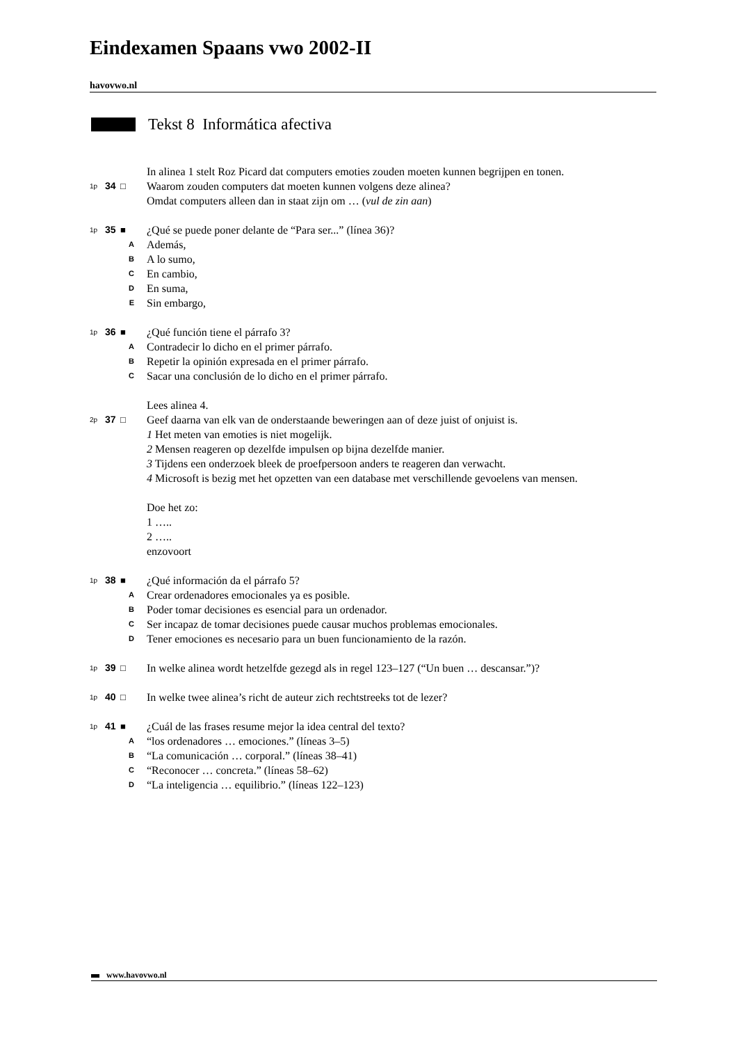Eindexamen Spaans vwo 2002-II
havovwo.nl
Tekst 8 Informática afectiva
In alinea 1 stelt Roz Picard dat computers emoties zouden moeten kunnen begrijpen en tonen.
1p 34 □
Waarom zouden computers dat moeten kunnen volgens deze alinea?
Omdat computers alleen dan in staat zijn om … (vul de zin aan)
1p 35 ■
¿Qué se puede poner delante de “Para ser...” (línea 36)?
A
Además,
B
A lo sumo,
C
En cambio,
D
En suma,
E
Sin embargo,
1p 36 ■
¿Qué función tiene el párrafo 3?
A
Contradecir lo dicho en el primer párrafo.
B
Repetir la opinión expresada en el primer párrafo.
C
Sacar una conclusión de lo dicho en el primer párrafo.
Lees alinea 4.
2p 37 □
Geef daarna van elk van de onderstaande beweringen aan of deze juist of onjuist is.
1 Het meten van emoties is niet mogelijk.
2 Mensen reageren op dezelfde impulsen op bijna dezelfde manier.
3 Tijdens een onderzoek bleek de proefpersoon anders te reageren dan verwacht.
4 Microsoft is bezig met het opzetten van een database met verschillende gevoelens van mensen.
Doe het zo:
1 …..
2 …..
enzovoort
1p 38 ■
¿Qué información da el párrafo 5?
A
Crear ordenadores emocionales ya es posible.
B
Poder tomar decisiones es esencial para un ordenador.
C
Ser incapaz de tomar decisiones puede causar muchos problemas emocionales.
D
Tener emociones es necesario para un buen funcionamiento de la razón.
1p 39 □
In welke alinea wordt hetzelfde gezegd als in regel 123–127 (“Un buen … descansar.”)?
1p 40 □
In welke twee alinea’s richt de auteur zich rechtstreeks tot de lezer?
1p 41 ■
¿Cuál de las frases resume mejor la idea central del texto?
A
“los ordenadores … emociones.” (líneas 3–5)
B
“La comunicación … corporal.” (líneas 38–41)
C
“Reconocer … concreta.” (líneas 58–62)
D
“La inteligencia … equilibrio.” (líneas 122–123)
www.havovwo.nl